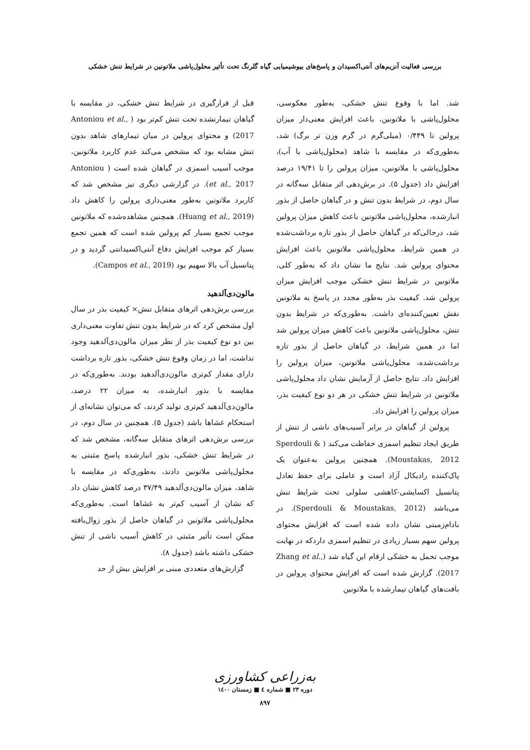بررسی فعالیت آنزیم‌های آنتی‌اکسیدان و پاسخ‌های بیوشیمیایی گیاه گلرنگ تحت تأثیر محلول‌پاشی ملاتونین در شرایط تنش خشکی
شد. اما با وقوع تنش خشکی، به‌طور معکوسی، محلول‌پاشی با ملاتونین، باعث افزایش معنی‌دار میزان پرولین تا ۰/۴۴۹ (میلی‌گرم در گرم وزن تر برگ) شد، به‌طوری‌که در مقایسه با شاهد (محلول‌پاشی با آب)، محلول‌پاشی با ملاتونین، میزان پرولین را تا ۱۹/۴۱ درصد افزایش داد (جدول ۵). در برش‌دهی اثر متقابل سه‌گانه در سال دوم، در شرایط بدون تنش و در گیاهان حاصل از بذور انبارشده، محلول‌پاشی ملاتونین باعث کاهش میزان پرولین شد، درحالی‌که در گیاهان حاصل از بذور تازه برداشت‌شده در همین شرایط، محلول‌پاشی ملاتونین باعث افزایش محتوای پرولین شد. نتایج ما نشان داد که به‌طور کلی، ملاتونین در شرایط تنش خشکی موجب افزایش میزان پرولین شد. کیفیت بذر به‌طور مجدد در پاسخ به ملاتونین نقش تعیین‌کننده‌ای داشت. به‌طوری‌که در شرایط بدون تنش، محلول‌پاشی ملاتونین باعث کاهش میزان پرولین شد اما در همین شرایط، در گیاهان حاصل از بذور تازه برداشت‌شده، محلول‌پاشی ملاتونین، میزان پرولین را افزایش داد. نتایج حاصل از آزمایش نشان داد محلول‌پاشی ملاتونین در شرایط تنش خشکی در هر دو نوع کیفیت بذر، میزان پرولین را افزایش داد.
پرولین از گیاهان در برابر آسیب‌های ناشی از تنش از طریق ایجاد تنظیم اسمزی حفاظت می‌کند ( Sperdouli & Moustakas, 2012). همچنین پرولین به‌عنوان یک پاک‌کننده رادیکال آزاد است و عاملی برای حفظ تعادل پتانسیل اکسایشی-کاهشی سلولی تحت شرایط تنش می‌باشد (Sperdouli & Moustakas, 2012). در بادام‌زمینی نشان داده شده است که افزایش محتوای پرولین سهم بسیار زیادی در تنظیم اسمزی داردکه در نهایت موجب تحمل به خشکی ارقام این گیاه شد (Zhang et al., 2017). گزارش شده است که افزایش محتوای پرولین در بافت‌های گیاهان تیمارشده با ملاتونین
قبل از قرارگیری در شرایط تنش خشکی، در مقایسه با گیاهان تیمارنشده تحت تنش کم‌تر بود ( Antoniou et al., 2017) و محتوای پرولین در میان تیمارهای شاهد بدون تنش مشابه بود که مشخص می‌کند عدم کاربرد ملاتونین، موجب آسیب اسمزی در گیاهان شده است ( Antoniou et al., 2017). در گزارشی دیگری نیز مشخص شد که کاربرد ملاتونین به‌طور معنی‌داری پرولین را کاهش داد (Huang et al., 2019). همچنین مشاهده‌شده که ملاتونین موجب تجمع بسیار کم پرولین شده است که همین تجمع بسیار کم موجب افزایش دفاع آنتی‌اکسیدانتی گردید و در پتانسیل آب بالا سهیم بود (Campos et al., 2019).
مالون‌دی‌آلدهید
بررسی برش‌دهی اثرهای متقابل تنش× کیفیت بذر در سال اول مشخص کرد که در شرایط بدون تنش تفاوت معنی‌داری بین دو نوع کیفیت بذر از نظر میزان مالون‌دی‌آلدهید وجود نداشت، اما در زمان وقوع تنش خشکی، بذور تازه برداشت دارای مقدار کم‌تری مالون‌دی‌آلدهید بودند. به‌طوری‌که در مقایسه با بذور انبارشده، به میزان ۲۲ درصد، مالون‌دی‌آلدهید کم‌تری تولید کردند، که می‌توان نشانه‌ای از استحکام غشاها باشد (جدول ۵). همچنین در سال دوم، در بررسی برش‌دهی اثرهای متقابل سه‌گانه، مشخص شد که در شرایط تنش خشکی، بذور انبارشده پاسخ مثبتی به محلول‌پاشی ملاتونین دادند، به‌طوری‌که در مقایسه با شاهد، میزان مالون‌دی‌آلدهید ۳۷/۴۹ درصد کاهش نشان داد که نشان از آسیب کم‌تر به غشاها است. به‌طوری‌که محلول‌پاشی ملاتونین در گیاهان حاصل از بذور زوال‌یافته ممکن است تأثیر مثبتی در کاهش آسیب ناشی از تنش خشکی داشته باشد (جدول ۸).
گزارش‌های متعددی مبنی بر افزایش بیش از حد
به‌زراعی کشاورزی
دوره ۲۳ ■ شماره ٤ ■ زمستان ۱٤۰۰
۸۹۷